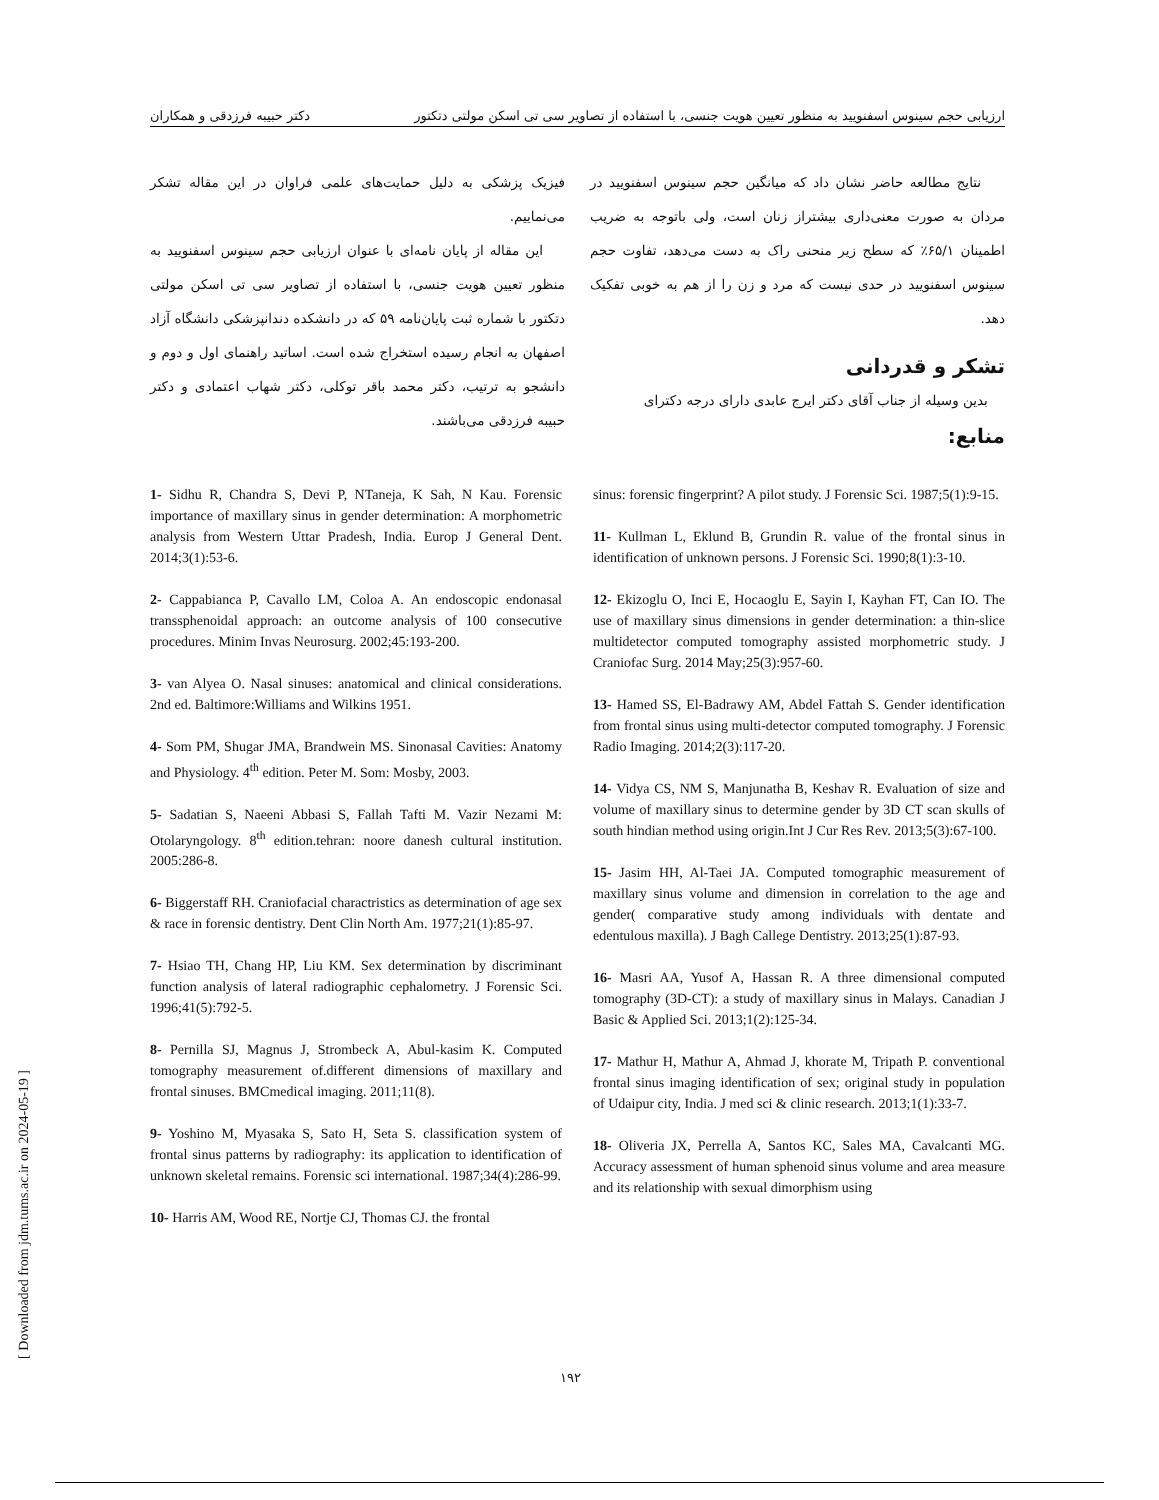ارزیابی حجم سینوس اسفنویید به منظور تعیین هویت جنسی، با استفاده از تصاویر سی تی اسکن مولتی دتکتور دکتر حبیبه فرزدقی و همکاران
نتایج مطالعه حاضر نشان داد که میانگین حجم سینوس اسفنویید در مردان به صورت معنی‌داری بیشتراز زنان است، ولی باتوجه به ضریب اطمینان ۶۵/۱٪ که سطح زیر منحنی راک به دست می‌دهد، تفاوت حجم سینوس اسفنویید در حدی نیست که مرد و زن را از هم به خوبی تفکیک دهد.
تشکر و قدردانی
بدین وسیله از جناب آقای دکتر ایرج عابدی دارای درجه دکترای
منابع:
فیزیک پزشکی به دلیل حمایت‌های علمی فراوان در این مقاله تشکر می‌نماییم.
این مقاله از پایان نامه‌ای با عنوان ارزیابی حجم سینوس اسفنویید به منظور تعیین هویت جنسی، با استفاده از تصاویر سی تی اسکن مولتی دتکتور با شماره ثبت پایان‌نامه ۵۹ که در دانشکده دندانپزشکی دانشگاه آزاد اصفهان به انجام رسیده استخراج شده است. اساتید راهنمای اول و دوم و دانشجو به ترتیب، دکتر محمد باقر توکلی، دکتر شهاب اعتمادی و دکتر حبیبه فرزدقی می‌باشند.
1- Sidhu R, Chandra S, Devi P, NTaneja, K Sah, N Kau. Forensic importance of maxillary sinus in gender determination: A morphometric analysis from Western Uttar Pradesh, India. Europ J General Dent. 2014;3(1):53-6.
2- Cappabianca P, Cavallo LM, Coloa A. An endoscopic endonasal transsphenoidal approach: an outcome analysis of 100 consecutive procedures. Minim Invas Neurosurg. 2002;45:193-200.
3- van Alyea O. Nasal sinuses: anatomical and clinical considerations. 2nd ed. Baltimore:Williams and Wilkins 1951.
4- Som PM, Shugar JMA, Brandwein MS. Sinonasal Cavities: Anatomy and Physiology. 4<sup>th</sup> edition. Peter M. Som: Mosby, 2003.
5- Sadatian S, Naeeni Abbasi S, Fallah Tafti M. Vazir Nezami M: Otolaryngology. 8<sup>th</sup> edition.tehran: noore danesh cultural institution. 2005:286-8.
6- Biggerstaff RH. Craniofacial charactristics as determination of age sex & race in forensic dentistry. Dent Clin North Am. 1977;21(1):85-97.
7- Hsiao TH, Chang HP, Liu KM. Sex determination by discriminant function analysis of lateral radiographic cephalometry. J Forensic Sci. 1996;41(5):792-5.
8- Pernilla SJ, Magnus J, Strombeck A, Abul-kasim K. Computed tomography measurement of.different dimensions of maxillary and frontal sinuses. BMCmedical imaging. 2011;11(8).
9- Yoshino M, Myasaka S, Sato H, Seta S. classification system of frontal sinus patterns by radiography: its application to identification of unknown skeletal remains. Forensic sci international. 1987;34(4):286-99.
10- Harris AM, Wood RE, Nortje CJ, Thomas CJ. the frontal
sinus: forensic fingerprint? A pilot study. J Forensic Sci. 1987;5(1):9-15.
11- Kullman L, Eklund B, Grundin R. value of the frontal sinus in identification of unknown persons. J Forensic Sci. 1990;8(1):3-10.
12- Ekizoglu O, Inci E, Hocaoglu E, Sayin I, Kayhan FT, Can IO. The use of maxillary sinus dimensions in gender determination: a thin-slice multidetector computed tomography assisted morphometric study. J Craniofac Surg. 2014 May;25(3):957-60.
13- Hamed SS, El-Badrawy AM, Abdel Fattah S. Gender identification from frontal sinus using multi-detector computed tomography. J Forensic Radio Imaging. 2014;2(3):117-20.
14- Vidya CS, NM S, Manjunatha B, Keshav R. Evaluation of size and volume of maxillary sinus to determine gender by 3D CT scan skulls of south hindian method using origin.Int J Cur Res Rev. 2013;5(3):67-100.
15- Jasim HH, Al-Taei JA. Computed tomographic measurement of maxillary sinus volume and dimension in correlation to the age and gender( comparative study among individuals with dentate and edentulous maxilla). J Bagh Callege Dentistry. 2013;25(1):87-93.
16- Masri AA, Yusof A, Hassan R. A three dimensional computed tomography (3D-CT): a study of maxillary sinus in Malays. Canadian J Basic & Applied Sci. 2013;1(2):125-34.
17- Mathur H, Mathur A, Ahmad J, khorate M, Tripath P. conventional frontal sinus imaging identification of sex; original study in population of Udaipur city, India. J med sci & clinic research. 2013;1(1):33-7.
18- Oliveria JX, Perrella A, Santos KC, Sales MA, Cavalcanti MG. Accuracy assessment of human sphenoid sinus volume and area measure and its relationship with sexual dimorphism using
۱۹۲
[ Downloaded from jdm.tums.ac.ir on 2024-05-19 ]